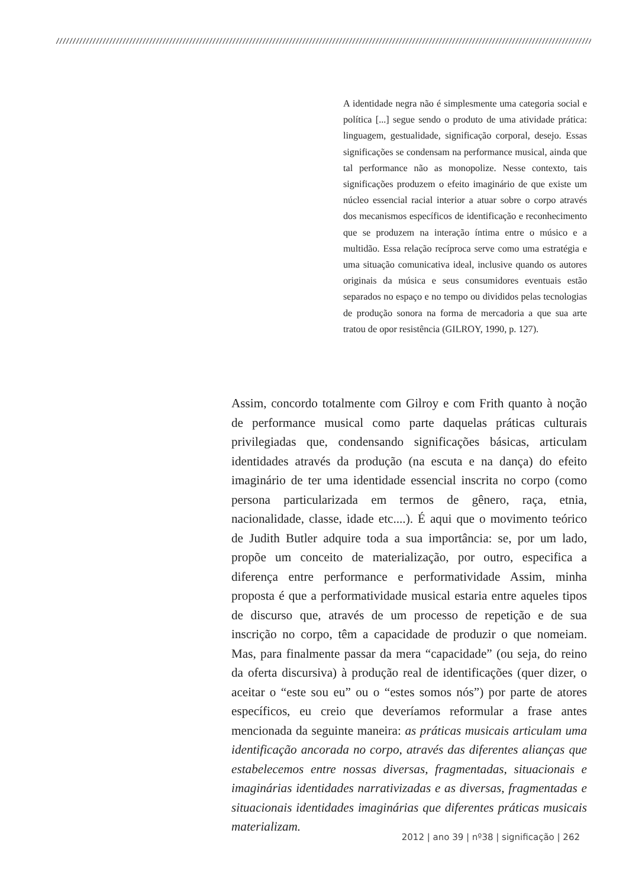////////////////////////////////////////////////////////////////////////////////////////////////////////////////////////////////////////////////////////////////////////////////////////
A identidade negra não é simplesmente uma categoria social e política [...] segue sendo o produto de uma atividade prática: linguagem, gestualidade, significação corporal, desejo. Essas significações se condensam na performance musical, ainda que tal performance não as monopolize. Nesse contexto, tais significações produzem o efeito imaginário de que existe um núcleo essencial racial interior a atuar sobre o corpo através dos mecanismos específicos de identificação e reconhecimento que se produzem na interação íntima entre o músico e a multidão. Essa relação recíproca serve como uma estratégia e uma situação comunicativa ideal, inclusive quando os autores originais da música e seus consumidores eventuais estão separados no espaço e no tempo ou divididos pelas tecnologias de produção sonora na forma de mercadoria a que sua arte tratou de opor resistência (GILROY, 1990, p. 127).
Assim, concordo totalmente com Gilroy e com Frith quanto à noção de performance musical como parte daquelas práticas culturais privilegiadas que, condensando significações básicas, articulam identidades através da produção (na escuta e na dança) do efeito imaginário de ter uma identidade essencial inscrita no corpo (como persona particularizada em termos de gênero, raça, etnia, nacionalidade, classe, idade etc....). É aqui que o movimento teórico de Judith Butler adquire toda a sua importância: se, por um lado, propõe um conceito de materialização, por outro, especifica a diferença entre performance e performatividade Assim, minha proposta é que a performatividade musical estaria entre aqueles tipos de discurso que, através de um processo de repetição e de sua inscrição no corpo, têm a capacidade de produzir o que nomeiam. Mas, para finalmente passar da mera “capacidade” (ou seja, do reino da oferta discursiva) à produção real de identificações (quer dizer, o aceitar o “este sou eu” ou o “estes somos nós”) por parte de atores específicos, eu creio que deveríamos reformular a frase antes mencionada da seguinte maneira: as práticas musicais articulam uma identificação ancorada no corpo, através das diferentes alianças que estabelecemos entre nossas diversas, fragmentadas, situacionais e imaginárias identidades narrativizadas e as diversas, fragmentadas e situacionais identidades imaginárias que diferentes práticas musicais materializam.
2012 | ano 39 | nº38 | significação | 262